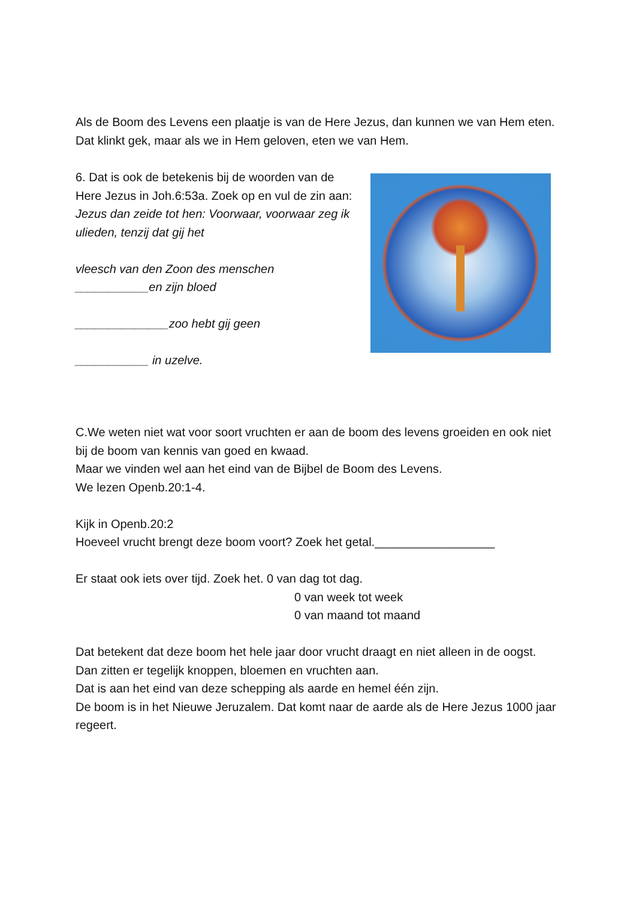Als de Boom des Levens een plaatje is van de Here Jezus, dan kunnen we van Hem eten. Dat klinkt gek, maar als we in Hem geloven, eten we van Hem.
6. Dat is ook de betekenis bij de woorden van de Here Jezus in Joh.6:53a. Zoek op en vul de zin aan:
Jezus dan zeide tot hen: Voorwaar, voorwaar zeg ik ulieden, tenzij dat gij het
vleesch van den Zoon des menschen ___________en zijn bloed
______________zoo hebt gij geen
___________ in uzelve.
C.We weten niet wat voor soort vruchten er aan de boom des levens groeiden en ook niet bij de boom van kennis van goed en kwaad.
Maar we vinden wel aan het eind van de Bijbel de Boom des Levens.
We lezen Openb.20:1-4.
Kijk in Openb.20:2
Hoeveel vrucht brengt deze boom voort? Zoek het getal.__________________
Er staat ook iets over tijd. Zoek het. 0 van dag tot dag.
0 van week tot week
0 van maand tot maand
Dat betekent dat deze boom het hele jaar door vrucht draagt en niet alleen in de oogst. Dan zitten er tegelijk knoppen, bloemen en vruchten aan.
Dat is aan het eind van deze schepping als aarde en hemel één zijn.
De boom is in het Nieuwe Jeruzalem. Dat komt naar de aarde als de Here Jezus 1000 jaar regeert.